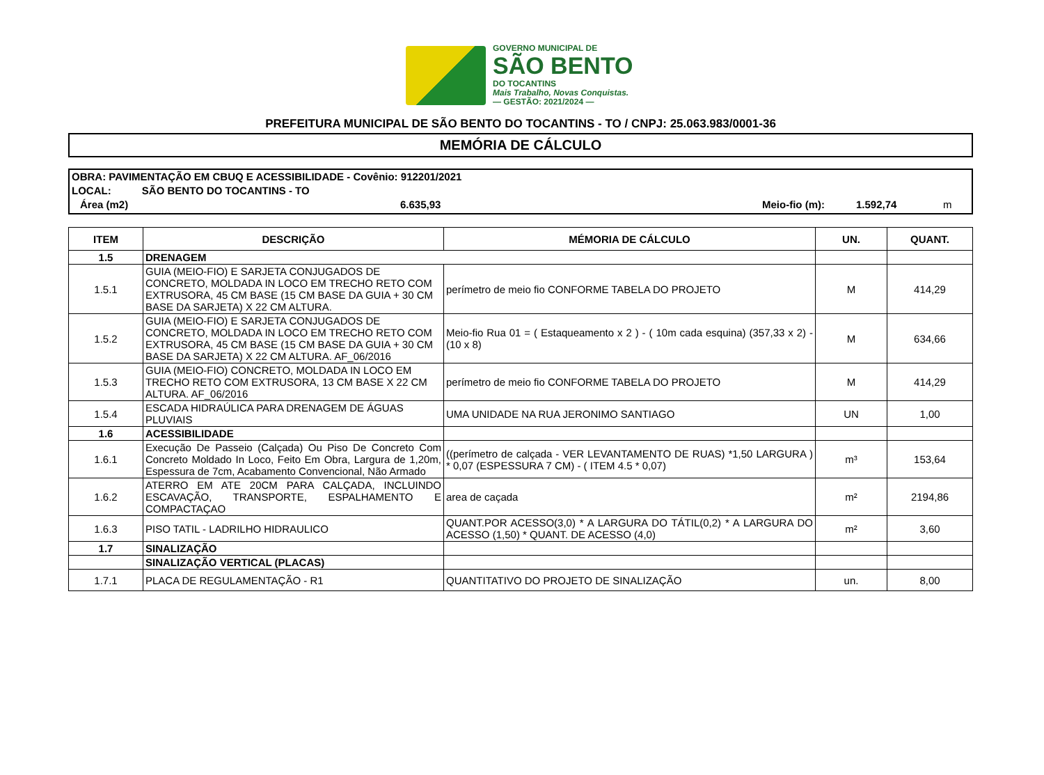GOVERNO MUNICIPAL DE
SÃO BENTO
DO TOCANTINS
Mais Trabalho, Novas Conquistas.
— GESTÃO: 2021/2024 —
PREFEITURA MUNICIPAL DE SÃO BENTO DO TOCANTINS - TO / CNPJ: 25.063.983/0001-36
MEMÓRIA DE CÁLCULO
OBRA: PAVIMENTAÇÃO EM CBUQ E ACESSIBILIDADE - Covênio: 912201/2021
LOCAL: SÃO BENTO DO TOCANTINS - TO
Área (m2) 6.635,93 Meio-fio (m): 1.592,74 m
| ITEM | DESCRIÇÃO | MÉMORIA DE CÁLCULO | UN. | QUANT. |
| --- | --- | --- | --- | --- |
| 1.5 | DRENAGEM | | | |
| 1.5.1 | GUIA (MEIO-FIO) E SARJETA CONJUGADOS DE CONCRETO, MOLDADA IN LOCO EM TRECHO RETO COM EXTRUSORA, 45 CM BASE (15 CM BASE DA GUIA + 30 CM BASE DA SARJETA) X 22 CM ALTURA. | perímetro de meio fio CONFORME TABELA DO PROJETO | M | 414,29 |
| 1.5.2 | GUIA (MEIO-FIO) E SARJETA CONJUGADOS DE CONCRETO, MOLDADA IN LOCO EM TRECHO RETO COM EXTRUSORA, 45 CM BASE (15 CM BASE DA GUIA + 30 CM BASE DA SARJETA) X 22 CM ALTURA. AF_06/2016 | Meio-fio Rua 01 = ( Estaqueamento x 2 ) - ( 10m cada esquina) (357,33 x 2) - (10 x 8) | M | 634,66 |
| 1.5.3 | GUIA (MEIO-FIO) CONCRETO, MOLDADA IN LOCO EM TRECHO RETO COM EXTRUSORA, 13 CM BASE X 22 CM ALTURA. AF_06/2016 | perímetro de meio fio CONFORME TABELA DO PROJETO | M | 414,29 |
| 1.5.4 | ESCADA HIDRAÚLICA PARA DRENAGEM DE ÁGUAS PLUVIAIS | UMA UNIDADE NA RUA JERONIMO SANTIAGO | UN | 1,00 |
| 1.6 | ACESSIBILIDADE | | | |
| 1.6.1 | Execução De Passeio (Calçada) Ou Piso De Concreto Com Concreto Moldado In Loco, Feito Em Obra, Largura de 1,20m, Espessura de 7cm, Acabamento Convencional, Não Armado | ((perímetro de calçada - VER LEVANTAMENTO DE RUAS) *1,50 LARGURA ) * 0,07 (ESPESSURA 7 CM) - ( ITEM 4.5 * 0,07) | m³ | 153,64 |
| 1.6.2 | ATERRO EM ATE 20CM PARA CALÇADA, INCLUINDO ESCAVAÇÃO, TRANSPORTE, ESPALHAMENTO E COMPACTAÇAO | area de caçada | m² | 2194,86 |
| 1.6.3 | PISO TATIL - LADRILHO HIDRAULICO | QUANT.POR ACESSO(3,0) * A LARGURA DO TÁTIL(0,2) * A LARGURA DO ACESSO (1,50) * QUANT. DE ACESSO (4,0) | m² | 3,60 |
| 1.7 | SINALIZAÇÃO | | | |
| | SINALIZAÇÃO VERTICAL (PLACAS) | | | |
| 1.7.1 | PLACA DE REGULAMENTAÇÃO - R1 | QUANTITATIVO DO PROJETO DE SINALIZAÇÃO | un. | 8,00 |